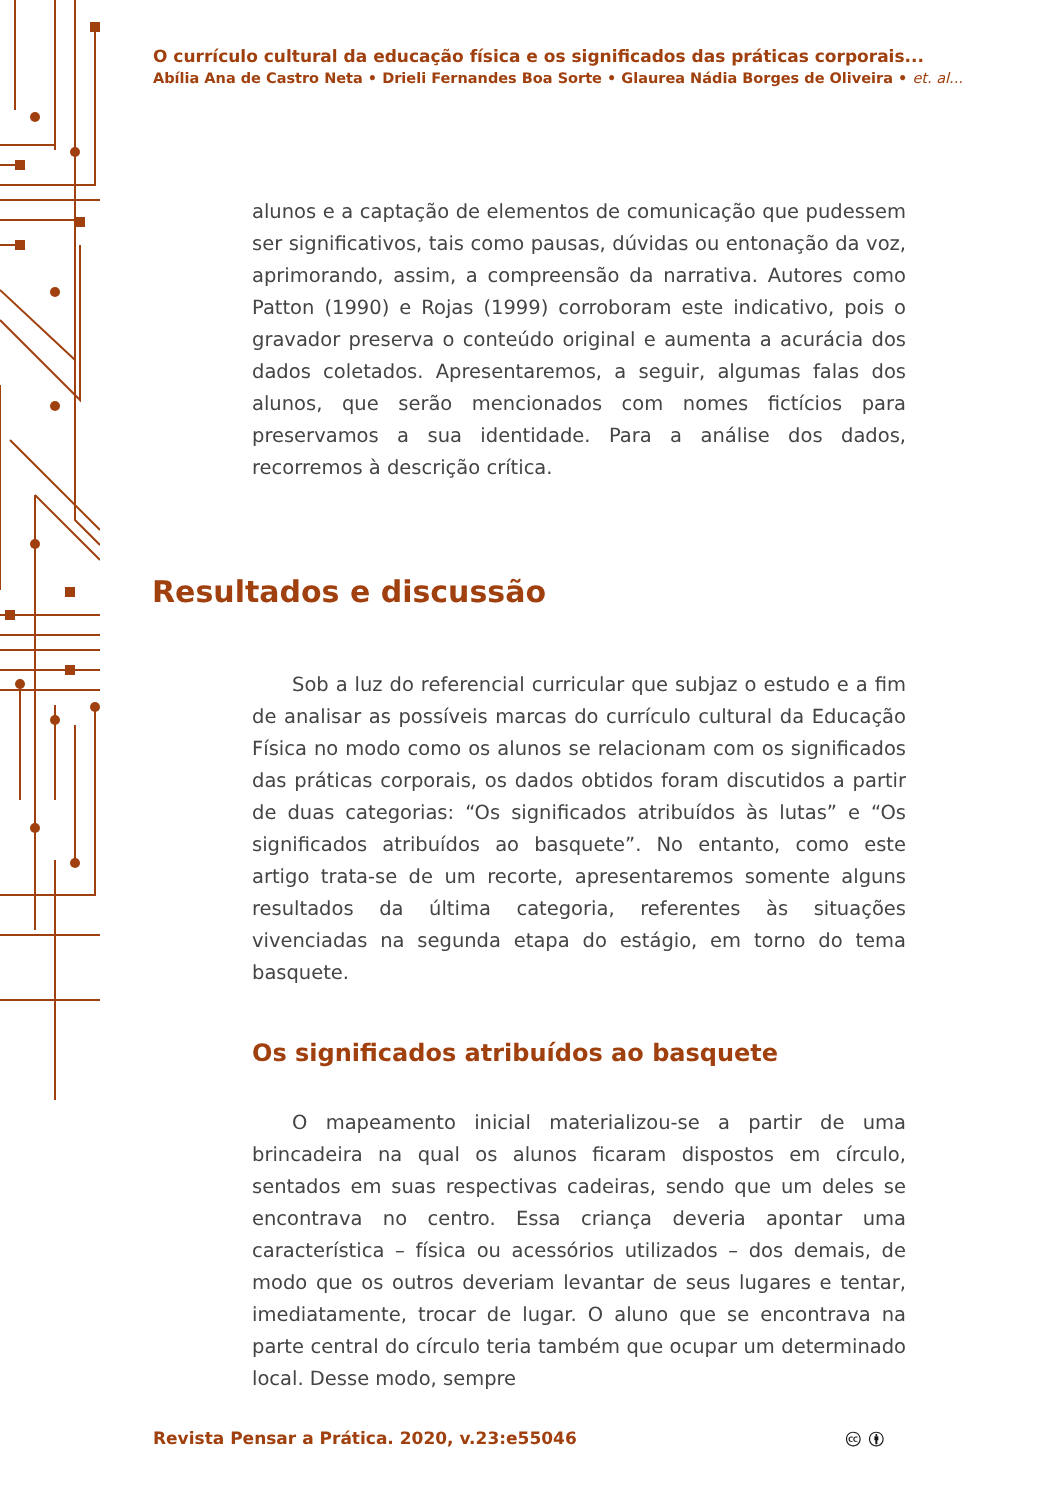O currículo cultural da educação física e os significados das práticas corporais...
Abília Ana de Castro Neta • Drieli Fernandes Boa Sorte • Glaurea Nádia Borges de Oliveira • et. al...
alunos e a captação de elementos de comunicação que pudessem ser significativos, tais como pausas, dúvidas ou entonação da voz, aprimorando, assim, a compreensão da narrativa. Autores como Patton (1990) e Rojas (1999) corroboram este indicativo, pois o gravador preserva o conteúdo original e aumenta a acurácia dos dados coletados. Apresentaremos, a seguir, algumas falas dos alunos, que serão mencionados com nomes fictícios para preservamos a sua identidade. Para a análise dos dados, recorremos à descrição crítica.
Resultados e discussão
Sob a luz do referencial curricular que subjaz o estudo e a fim de analisar as possíveis marcas do currículo cultural da Educação Física no modo como os alunos se relacionam com os significados das práticas corporais, os dados obtidos foram discutidos a partir de duas categorias: “Os significados atribuídos às lutas” e “Os significados atribuídos ao basquete”. No entanto, como este artigo trata-se de um recorte, apresentaremos somente alguns resultados da última categoria, referentes às situações vivenciadas na segunda etapa do estágio, em torno do tema basquete.
Os significados atribuídos ao basquete
O mapeamento inicial materializou-se a partir de uma brincadeira na qual os alunos ficaram dispostos em círculo, sentados em suas respectivas cadeiras, sendo que um deles se encontrava no centro. Essa criança deveria apontar uma característica – física ou acessórios utilizados – dos demais, de modo que os outros deveriam levantar de seus lugares e tentar, imediatamente, trocar de lugar. O aluno que se encontrava na parte central do círculo teria também que ocupar um determinado local. Desse modo, sempre
Revista Pensar a Prática. 2020, v.23:e55046
🅭 🅯